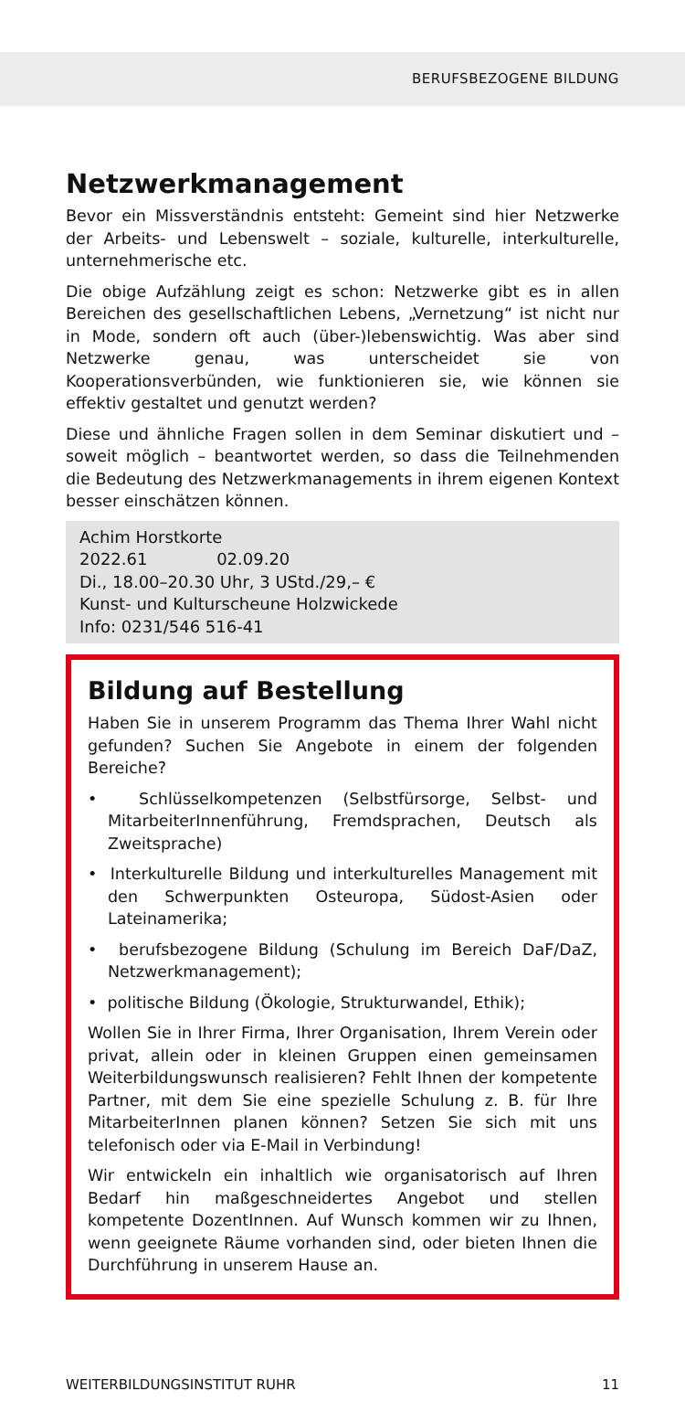BERUFSBEZOGENE BILDUNG
Netzwerkmanagement
Bevor ein Missverständnis entsteht: Gemeint sind hier Netzwerke der Arbeits- und Lebenswelt – soziale, kulturelle, interkulturelle, unternehmerische etc.
Die obige Aufzählung zeigt es schon: Netzwerke gibt es in allen Bereichen des gesellschaftlichen Lebens, „Vernetzung“ ist nicht nur in Mode, sondern oft auch (über-)lebenswichtig. Was aber sind Netzwerke genau, was unterscheidet sie von Kooperationsverbünden, wie funktionieren sie, wie können sie effektiv gestaltet und genutzt werden?
Diese und ähnliche Fragen sollen in dem Seminar diskutiert und – soweit möglich – beantwortet werden, so dass die Teilnehmenden die Bedeutung des Netzwerkmanagements in ihrem eigenen Kontext besser einschätzen können.
Achim Horstkorte
2022.61 02.09.20
Di., 18.00–20.30 Uhr, 3 UStd./29,– €
Kunst- und Kulturscheune Holzwickede
Info: 0231/546 516-41
Bildung auf Bestellung
Haben Sie in unserem Programm das Thema Ihrer Wahl nicht gefunden? Suchen Sie Angebote in einem der folgenden Bereiche?
• Schlüsselkompetenzen (Selbstfürsorge, Selbst- und MitarbeiterInnenführung, Fremdsprachen, Deutsch als Zweitsprache)
• Interkulturelle Bildung und interkulturelles Management mit den Schwerpunkten Osteuropa, Südost-Asien oder Lateinamerika;
• berufsbezogene Bildung (Schulung im Bereich DaF/DaZ, Netzwerkmanagement);
• politische Bildung (Ökologie, Strukturwandel, Ethik);
Wollen Sie in Ihrer Firma, Ihrer Organisation, Ihrem Verein oder privat, allein oder in kleinen Gruppen einen gemeinsamen Weiterbildungswunsch realisieren? Fehlt Ihnen der kompetente Partner, mit dem Sie eine spezielle Schulung z. B. für Ihre MitarbeiterInnen planen können? Setzen Sie sich mit uns telefonisch oder via E-Mail in Verbindung!
Wir entwickeln ein inhaltlich wie organisatorisch auf Ihren Bedarf hin maßgeschneidertes Angebot und stellen kompetente DozentInnen. Auf Wunsch kommen wir zu Ihnen, wenn geeignete Räume vorhanden sind, oder bieten Ihnen die Durchführung in unserem Hause an.
WEITERBILDUNGSINSTITUT RUHR 11